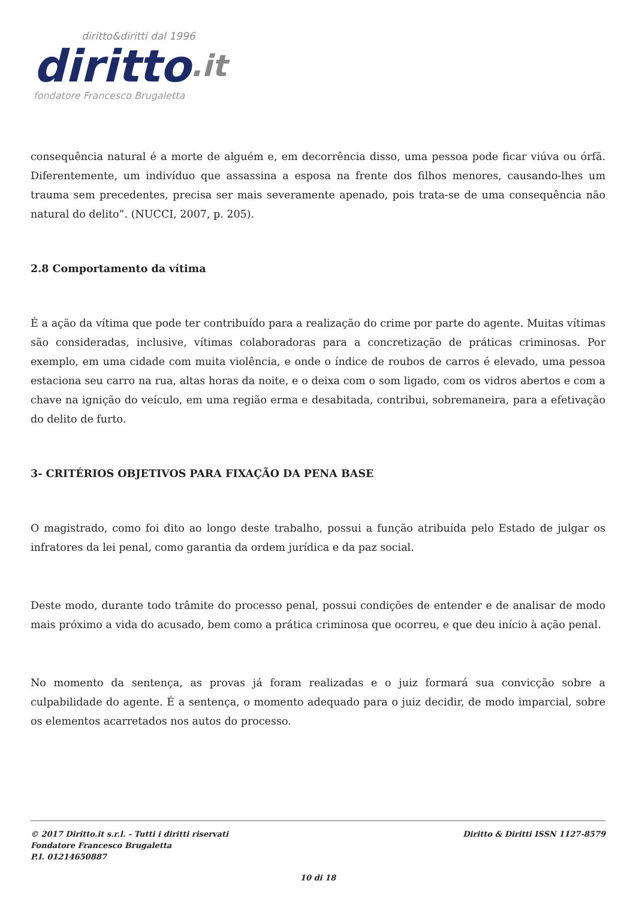diritto&diritti dal 1996
diritto.it
fondatore Francesco Brugaletta
consequência natural é a morte de alguém e, em decorrência disso, uma pessoa pode ficar viúva ou órfã. Diferentemente, um indivíduo que assassina a esposa na frente dos filhos menores, causando-lhes um trauma sem precedentes, precisa ser mais severamente apenado, pois trata-se de uma consequência não natural do delito”. (NUCCI, 2007, p. 205).
2.8 Comportamento da vítima
É a ação da vítima que pode ter contribuído para a realização do crime por parte do agente. Muitas vítimas são consideradas, inclusive, vítimas colaboradoras para a concretização de práticas criminosas. Por exemplo, em uma cidade com muita violência, e onde o índice de roubos de carros é elevado, uma pessoa estaciona seu carro na rua, altas horas da noite, e o deixa com o som ligado, com os vidros abertos e com a chave na ignição do veículo, em uma região erma e desabitada, contribui, sobremaneira, para a efetivação do delito de furto.
3- CRITÉRIOS OBJETIVOS PARA FIXAÇÃO DA PENA BASE
O magistrado, como foi dito ao longo deste trabalho, possui a função atribuída pelo Estado de julgar os infratores da lei penal, como garantia da ordem jurídica e da paz social.
Deste modo, durante todo trâmite do processo penal, possui condições de entender e de analisar de modo mais próximo a vida do acusado, bem como a prática criminosa que ocorreu, e que deu início à ação penal.
No momento da sentença, as provas já foram realizadas e o juiz formará sua convicção sobre a culpabilidade do agente. É a sentença, o momento adequado para o juiz decidir, de modo imparcial, sobre os elementos acarretados nos autos do processo.
© 2017 Diritto.it s.r.l. - Tutti i diritti riservati
Fondatore Francesco Brugaletta
P.I. 01214650887
Diritto & Diritti ISSN 1127-8579
10 di 18